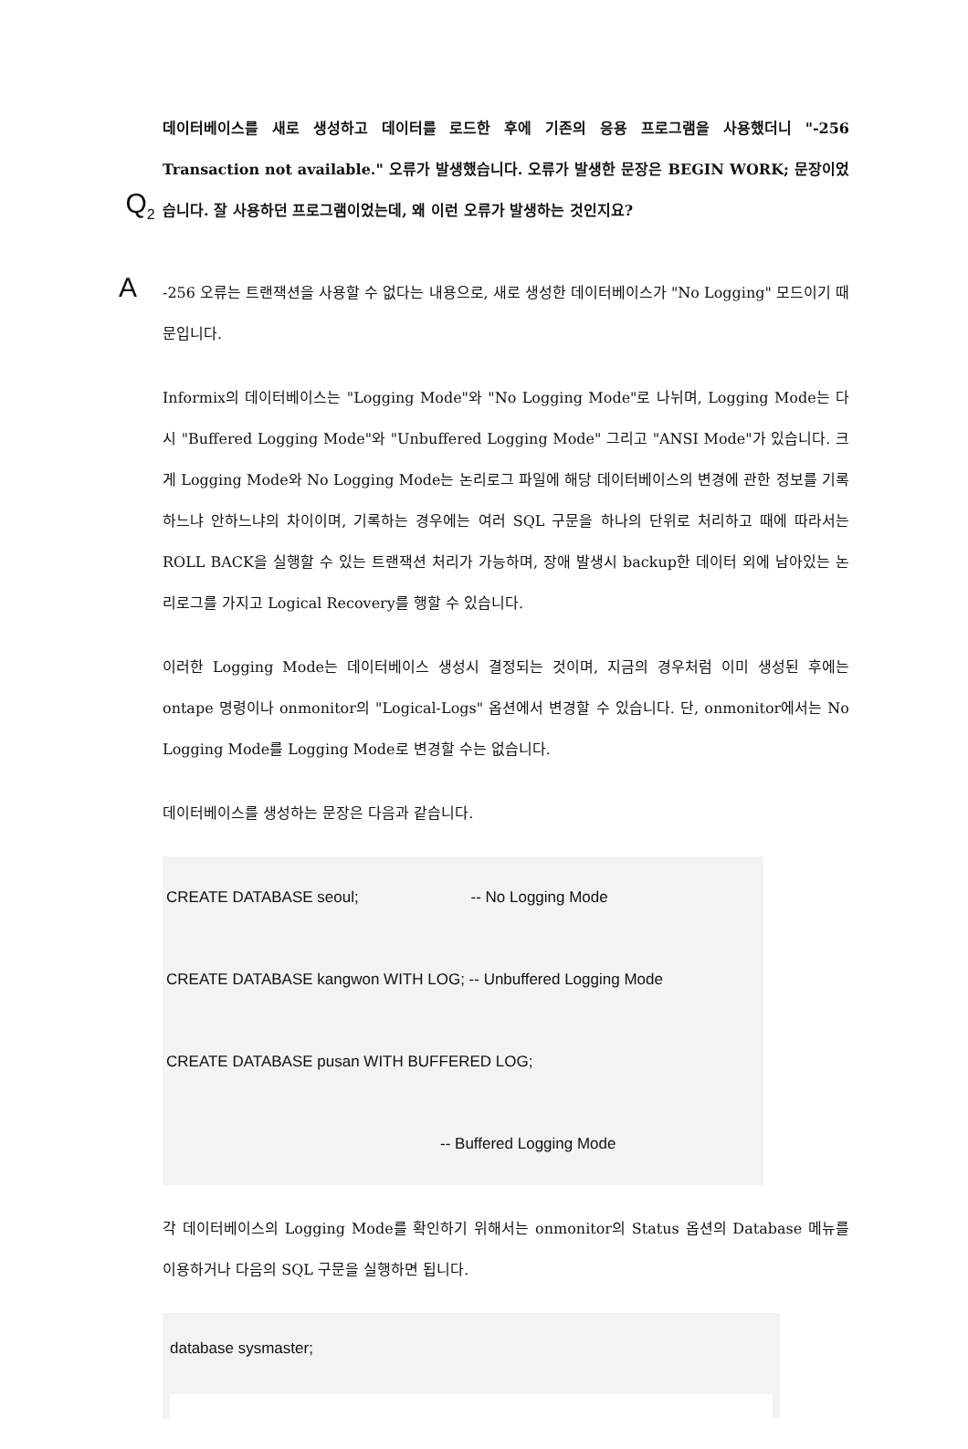Q<sub>2</sub>
데이터베이스를 새로 생성하고 데이터를 로드한 후에 기존의 응용 프로그램을 사용했더니 "-256 Transaction not available." 오류가 발생했습니다. 오류가 발생한 문장은 BEGIN WORK; 문장이었습니다. 잘 사용하던 프로그램이었는데, 왜 이런 오류가 발생하는 것인지요?
A
-256 오류는 트랜잭션을 사용할 수 없다는 내용으로, 새로 생성한 데이터베이스가 "No Logging" 모드이기 때문입니다.
Informix의 데이터베이스는 "Logging Mode"와 "No Logging Mode"로 나뉘며, Logging Mode는 다시 "Buffered Logging Mode"와 "Unbuffered Logging Mode" 그리고 "ANSI Mode"가 있습니다. 크게 Logging Mode와 No Logging Mode는 논리로그 파일에 해당 데이터베이스의 변경에 관한 정보를 기록하느냐 안하느냐의 차이이며, 기록하는 경우에는 여러 SQL 구문을 하나의 단위로 처리하고 때에 따라서는 ROLL BACK을 실행할 수 있는 트랜잭션 처리가 가능하며, 장애 발생시 backup한 데이터 외에 남아있는 논리로그를 가지고 Logical Recovery를 행할 수 있습니다.
이러한 Logging Mode는 데이터베이스 생성시 결정되는 것이며, 지금의 경우처럼 이미 생성된 후에는 ontape 명령이나 onmonitor의 "Logical-Logs" 옵션에서 변경할 수 있습니다. 단, onmonitor에서는 No Logging Mode를 Logging Mode로 변경할 수는 없습니다.
데이터베이스를 생성하는 문장은 다음과 같습니다.
CREATE DATABASE seoul; -- No Logging Mode
CREATE DATABASE kangwon WITH LOG; -- Unbuffered Logging Mode
CREATE DATABASE pusan WITH BUFFERED LOG;
-- Buffered Logging Mode
각 데이터베이스의 Logging Mode를 확인하기 위해서는 onmonitor의 Status 옵션의 Database 메뉴를 이용하거나 다음의 SQL 구문을 실행하면 됩니다.
database sysmaster;